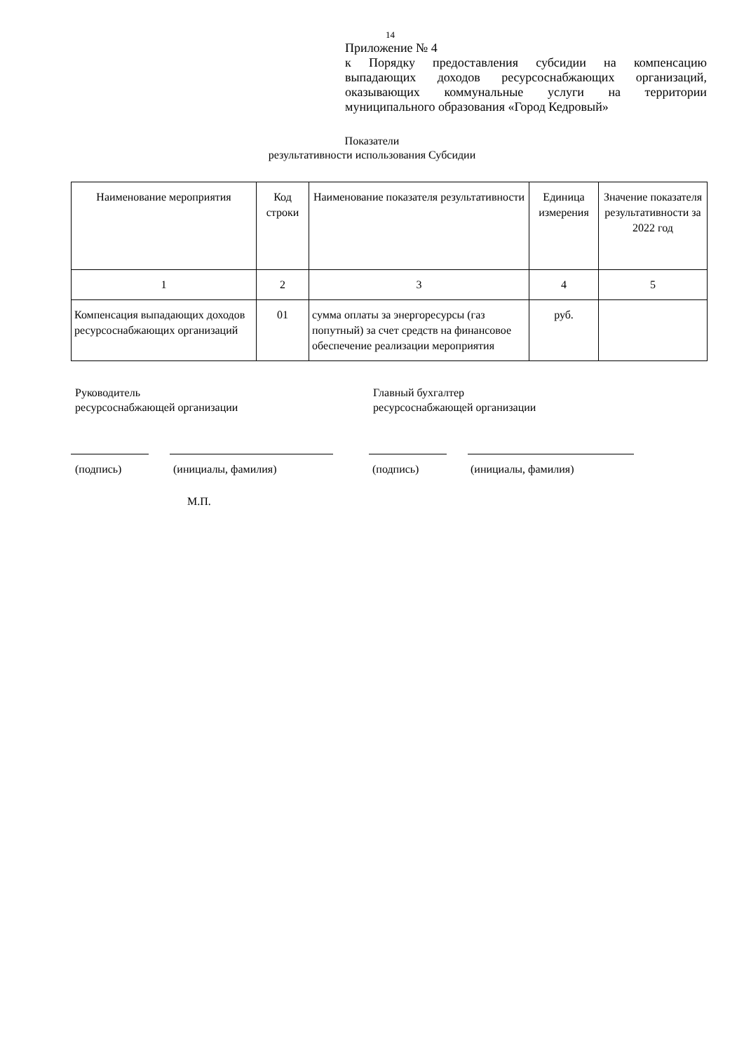14
Приложение № 4
к Порядку предоставления субсидии на компенсацию выпадающих доходов ресурсоснабжающих организаций, оказывающих коммунальные услуги на территории муниципального образования «Город Кедровый»
Показатели
результативности использования Субсидии
| Наименование мероприятия | Код строки | Наименование показателя результативности | Единица измерения | Значение показателя результативности за 2022 год |
| --- | --- | --- | --- | --- |
| 1 | 2 | 3 | 4 | 5 |
| Компенсация выпадающих доходов ресурсоснабжающих организаций | 01 | сумма оплаты за энергоресурсы (газ попутный) за счет средств на финансовое обеспечение реализации мероприятия | руб. | |
Руководитель
ресурсоснабжающей организации
Главный бухгалтер
ресурсоснабжающей организации
(подпись) (инициалы, фамилия) (подпись) (инициалы, фамилия)
М.П.